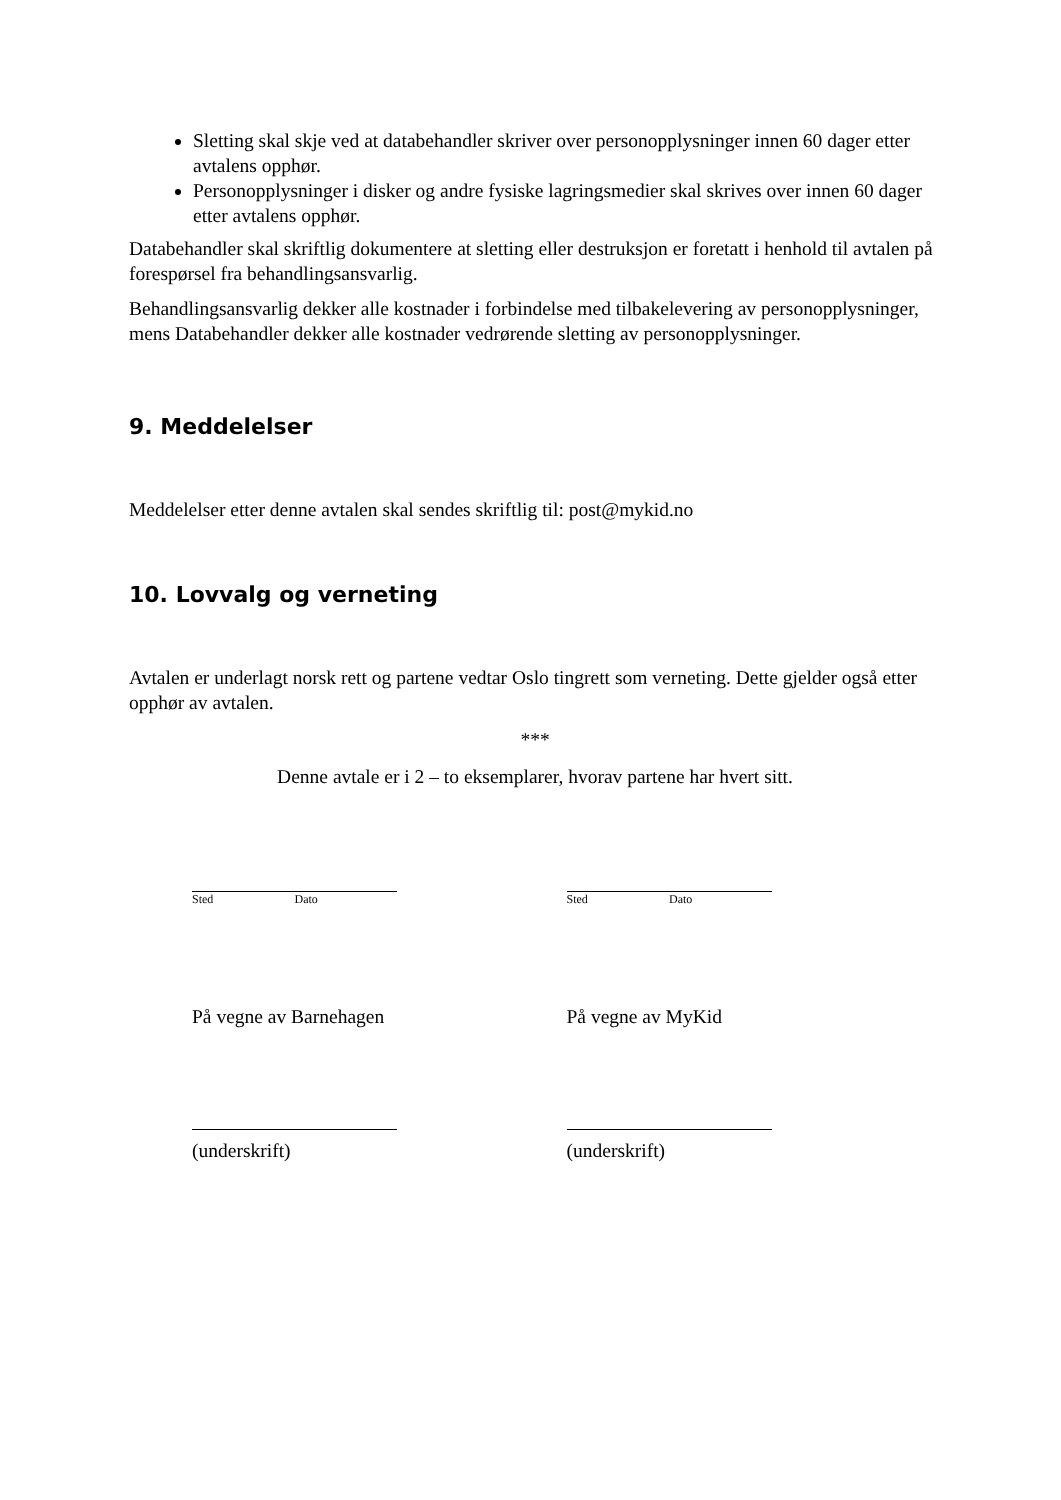Sletting skal skje ved at databehandler skriver over personopplysninger innen 60 dager etter avtalens opphør.
Personopplysninger i disker og andre fysiske lagringsmedier skal skrives over innen 60 dager etter avtalens opphør.
Databehandler skal skriftlig dokumentere at sletting eller destruksjon er foretatt i henhold til avtalen på forespørsel fra behandlingsansvarlig.
Behandlingsansvarlig dekker alle kostnader i forbindelse med tilbakelevering av personopplysninger, mens Databehandler dekker alle kostnader vedrørende sletting av personopplysninger.
9. Meddelelser
Meddelelser etter denne avtalen skal sendes skriftlig til: post@mykid.no
10. Lovvalg og verneting
Avtalen er underlagt norsk rett og partene vedtar Oslo tingrett som verneting. Dette gjelder også etter opphør av avtalen.
***
Denne avtale er i 2 – to eksemplarer, hvorav partene har hvert sitt.
Sted Dato Sted Dato
På vegne av Barnehagen På vegne av MyKid
(underskrift) (underskrift)